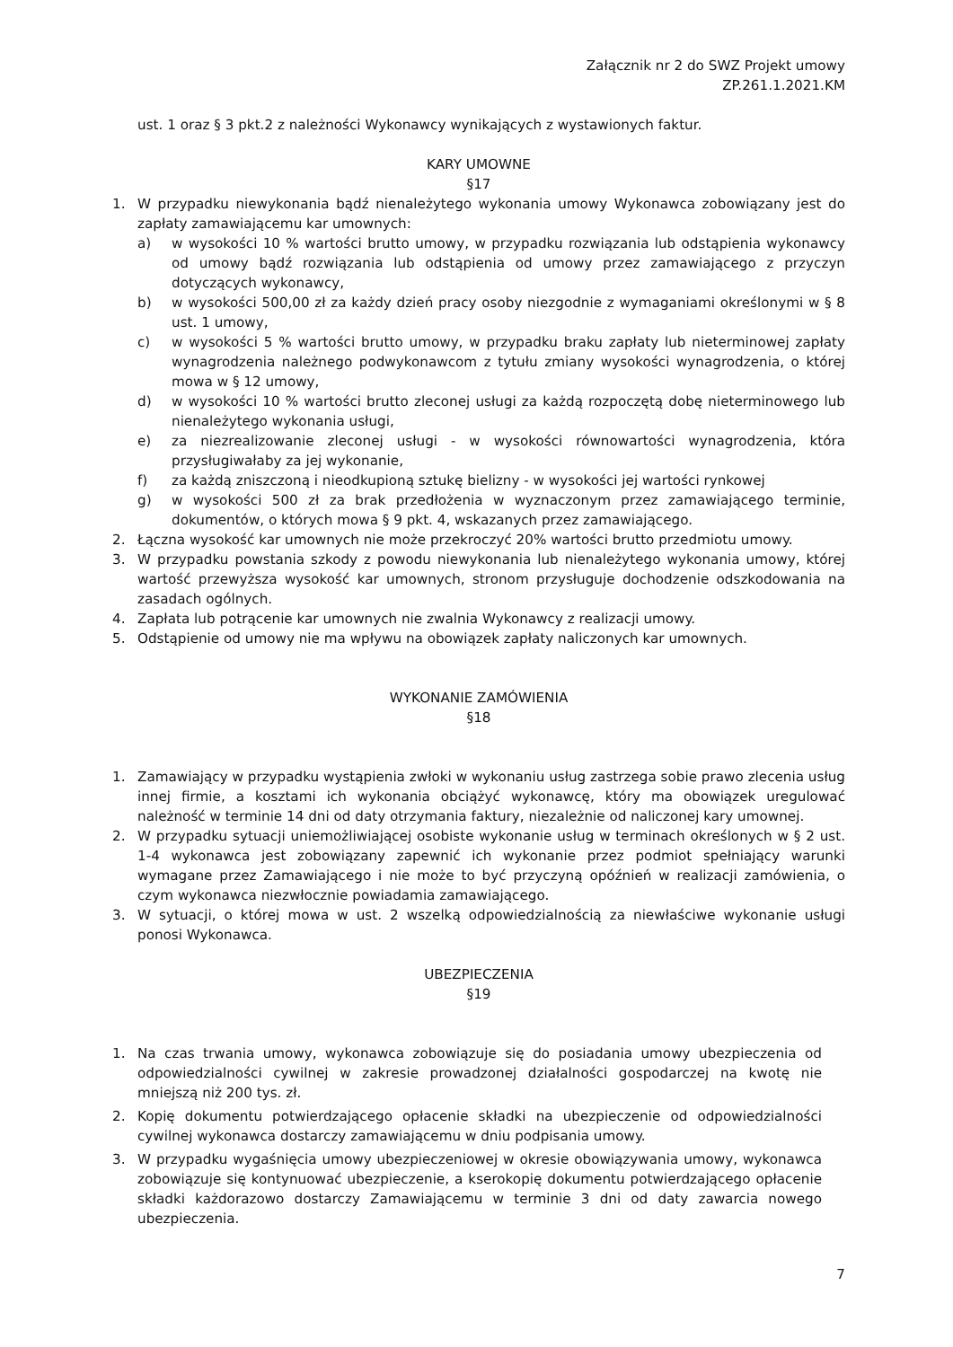Załącznik nr 2 do SWZ Projekt umowy
ZP.261.1.2021.KM
ust. 1 oraz § 3 pkt.2 z należności Wykonawcy wynikających z wystawionych faktur.
KARY UMOWNE
§17
1. W przypadku niewykonania bądź nienależytego wykonania umowy Wykonawca zobowiązany jest do zapłaty zamawiającemu kar umownych:
a) w wysokości 10 % wartości brutto umowy, w przypadku rozwiązania lub odstąpienia wykonawcy od umowy bądź rozwiązania lub odstąpienia od umowy przez zamawiającego z przyczyn dotyczących wykonawcy,
b) w wysokości 500,00 zł za każdy dzień pracy osoby niezgodnie z wymaganiami określonymi w § 8 ust. 1 umowy,
c) w wysokości 5 % wartości brutto umowy, w przypadku braku zapłaty lub nieterminowej zapłaty wynagrodzenia należnego podwykonawcom z tytułu zmiany wysokości wynagrodzenia, o której mowa w § 12 umowy,
d) w wysokości 10 % wartości brutto zleconej usługi za każdą rozpoczętą dobę nieterminowego lub nienależytego wykonania usługi,
e) za niezrealizowanie zleconej usługi - w wysokości równowartości wynagrodzenia, która przysługiwałaby za jej wykonanie,
f) za każdą zniszczoną i nieodkupioną sztukę bielizny - w wysokości jej wartości rynkowej
g) w wysokości 500 zł za brak przedłożenia w wyznaczonym przez zamawiającego terminie, dokumentów, o których mowa § 9 pkt. 4, wskazanych przez zamawiającego.
2. Łączna wysokość kar umownych nie może przekroczyć 20% wartości brutto przedmiotu umowy.
3. W przypadku powstania szkody z powodu niewykonania lub nienależytego wykonania umowy, której wartość przewyższa wysokość kar umownych, stronom przysługuje dochodzenie odszkodowania na zasadach ogólnych.
4. Zapłata lub potrącenie kar umownych nie zwalnia Wykonawcy z realizacji umowy.
5. Odstąpienie od umowy nie ma wpływu na obowiązek zapłaty naliczonych kar umownych.
WYKONANIE ZAMÓWIENIA
§18
1. Zamawiający w przypadku wystąpienia zwłoki w wykonaniu usług zastrzega sobie prawo zlecenia usług innej firmie, a kosztami ich wykonania obciążyć wykonawcę, który ma obowiązek uregulować należność w terminie 14 dni od daty otrzymania faktury, niezależnie od naliczonej kary umownej.
2. W przypadku sytuacji uniemożliwiającej osobiste wykonanie usług w terminach określonych w § 2 ust. 1-4 wykonawca jest zobowiązany zapewnić ich wykonanie przez podmiot spełniający warunki wymagane przez Zamawiającego i nie może to być przyczyną opóźnień w realizacji zamówienia, o czym wykonawca niezwłocznie powiadamia zamawiającego.
3. W sytuacji, o której mowa w ust. 2 wszelką odpowiedzialnością za niewłaściwe wykonanie usługi ponosi Wykonawca.
UBEZPIECZENIA
§19
1. Na czas trwania umowy, wykonawca zobowiązuje się do posiadania umowy ubezpieczenia od odpowiedzialności cywilnej w zakresie prowadzonej działalności gospodarczej na kwotę nie mniejszą niż 200 tys. zł.
2. Kopię dokumentu potwierdzającego opłacenie składki na ubezpieczenie od odpowiedzialności cywilnej wykonawca dostarczy zamawiającemu w dniu podpisania umowy.
3. W przypadku wygaśnięcia umowy ubezpieczeniowej w okresie obowiązywania umowy, wykonawca zobowiązuje się kontynuować ubezpieczenie, a kserokopię dokumentu potwierdzającego opłacenie składki każdorazowo dostarczy Zamawiającemu w terminie 3 dni od daty zawarcia nowego ubezpieczenia.
7